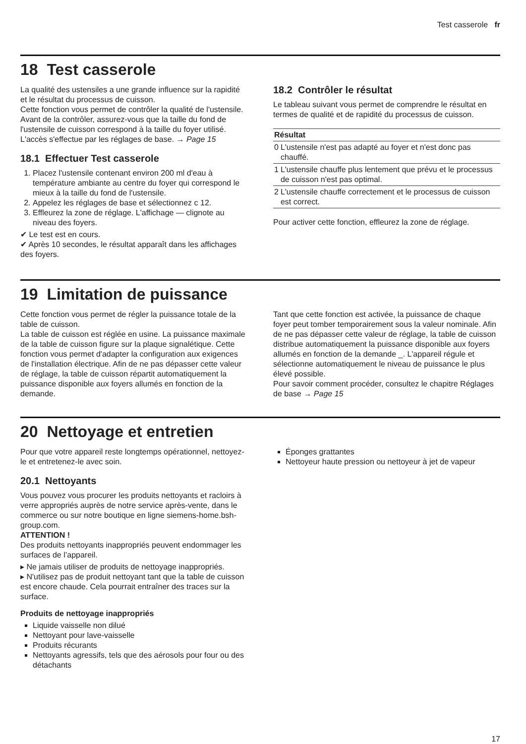Test casserole fr
18 Test casserole
La qualité des ustensiles a une grande influence sur la rapidité et le résultat du processus de cuisson.
Cette fonction vous permet de contrôler la qualité de l'ustensile.
Avant de la contrôler, assurez-vous que la taille du fond de l'ustensile de cuisson correspond à la taille du foyer utilisé.
L'accès s'effectue par les réglages de base. → Page 15
18.1 Effectuer Test casserole
1. Placez l'ustensile contenant environ 200 ml d'eau à température ambiante au centre du foyer qui correspond le mieux à la taille du fond de l'ustensile.
2. Appelez les réglages de base et sélectionnez c 12.
3. Effleurez la zone de réglage. L'affichage — clignote au niveau des foyers.
✔ Le test est en cours.
✔ Après 10 secondes, le résultat apparaît dans les affichages des foyers.
18.2 Contrôler le résultat
Le tableau suivant vous permet de comprendre le résultat en termes de qualité et de rapidité du processus de cuisson.
| Résultat | |
| --- | --- |
| 0 | L'ustensile n'est pas adapté au foyer et n'est donc pas chauffé. |
| 1 | L'ustensile chauffe plus lentement que prévu et le processus de cuisson n'est pas optimal. |
| 2 | L'ustensile chauffe correctement et le processus de cuisson est correct. |
Pour activer cette fonction, effleurez la zone de réglage.
19 Limitation de puissance
Cette fonction vous permet de régler la puissance totale de la table de cuisson.
La table de cuisson est réglée en usine. La puissance maximale de la table de cuisson figure sur la plaque signalétique. Cette fonction vous permet d'adapter la configuration aux exigences de l'installation électrique. Afin de ne pas dépasser cette valeur de réglage, la table de cuisson répartit automatiquement la puissance disponible aux foyers allumés en fonction de la demande.
Tant que cette fonction est activée, la puissance de chaque foyer peut tomber temporairement sous la valeur nominale. Afin de ne pas dépasser cette valeur de réglage, la table de cuisson distribue automatiquement la puissance disponible aux foyers allumés en fonction de la demande _. L'appareil régule et sélectionne automatiquement le niveau de puissance le plus élevé possible.
Pour savoir comment procéder, consultez le chapitre Réglages de base → Page 15
20 Nettoyage et entretien
Pour que votre appareil reste longtemps opérationnel, nettoyez-le et entretenez-le avec soin.
20.1 Nettoyants
Vous pouvez vous procurer les produits nettoyants et racloirs à verre appropriés auprès de notre service après-vente, dans le commerce ou sur notre boutique en ligne siemens-home.bsh-group.com.
ATTENTION !
Des produits nettoyants inappropriés peuvent endommager les surfaces de l’appareil.
▸ Ne jamais utiliser de produits de nettoyage inappropriés.
▸ N'utilisez pas de produit nettoyant tant que la table de cuisson est encore chaude. Cela pourrait entraîner des traces sur la surface.
Produits de nettoyage inappropriés
Liquide vaisselle non dilué
Nettoyant pour lave-vaisselle
Produits récurants
Nettoyants agressifs, tels que des aérosols pour four ou des détachants
Éponges grattantes
Nettoyeur haute pression ou nettoyeur à jet de vapeur
17